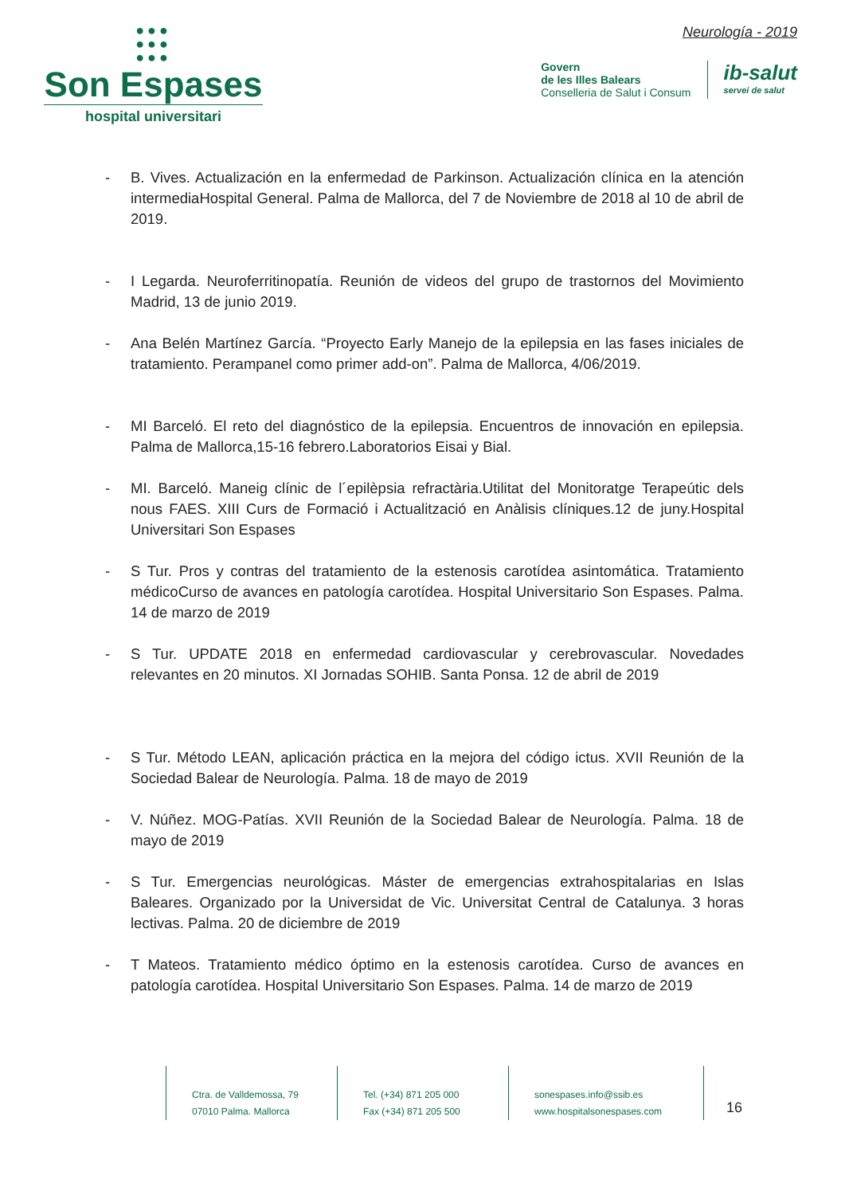●●●
●●●
●●●
Son Espases
hospital universitari
Neurología - 2019
Govern
de les Illes Balears
Conselleria de Salut i Consum
ib-salut
servei de salut
- B. Vives. Actualización en la enfermedad de Parkinson. Actualización clínica en la atención intermediaHospital General. Palma de Mallorca, del 7 de Noviembre de 2018 al 10 de abril de 2019.
- I Legarda. Neuroferritinopatía. Reunión de videos del grupo de trastornos del Movimiento Madrid, 13 de junio 2019.
- Ana Belén Martínez García. “Proyecto Early Manejo de la epilepsia en las fases iniciales de tratamiento. Perampanel como primer add-on”. Palma de Mallorca, 4/06/2019.
- MI Barceló. El reto del diagnóstico de la epilepsia. Encuentros de innovación en epilepsia. Palma de Mallorca,15-16 febrero.Laboratorios Eisai y Bial.
- MI. Barceló. Maneig clínic de l´epilèpsia refractària.Utilitat del Monitoratge Terapeútic dels nous FAES. XIII Curs de Formació i Actualització en Anàlisis clíniques.12 de juny.Hospital Universitari Son Espases
- S Tur. Pros y contras del tratamiento de la estenosis carotídea asintomática. Tratamiento médicoCurso de avances en patología carotídea. Hospital Universitario Son Espases. Palma. 14 de marzo de 2019
- S Tur. UPDATE 2018 en enfermedad cardiovascular y cerebrovascular. Novedades relevantes en 20 minutos. XI Jornadas SOHIB. Santa Ponsa. 12 de abril de 2019
- S Tur. Método LEAN, aplicación práctica en la mejora del código ictus. XVII Reunión de la Sociedad Balear de Neurología. Palma. 18 de mayo de 2019
- V. Núñez. MOG-Patías. XVII Reunión de la Sociedad Balear de Neurología. Palma. 18 de mayo de 2019
- S Tur. Emergencias neurológicas. Máster de emergencias extrahospitalarias en Islas Baleares. Organizado por la Universidat de Vic. Universitat Central de Catalunya. 3 horas lectivas. Palma. 20 de diciembre de 2019
- T Mateos. Tratamiento médico óptimo en la estenosis carotídea. Curso de avances en patología carotídea. Hospital Universitario Son Espases. Palma. 14 de marzo de 2019
Ctra. de Valldemossa, 79
07010 Palma. Mallorca
Tel. (+34) 871 205 000
Fax (+34) 871 205 500
sonespases.info@ssib.es
www.hospitalsonespases.com
16